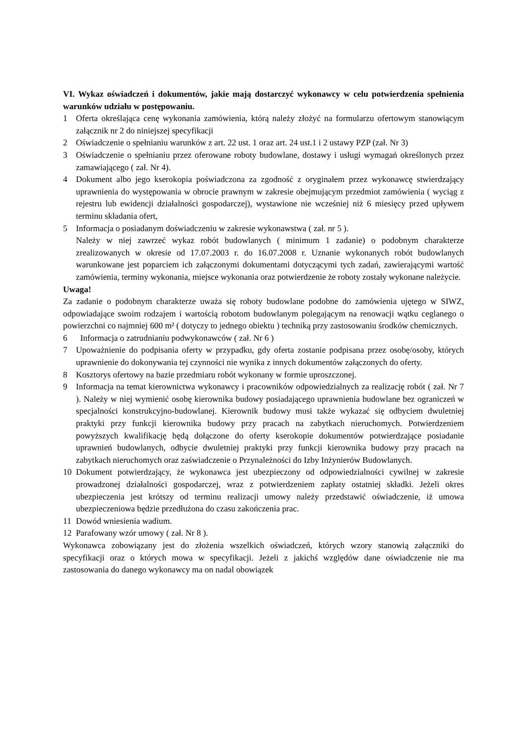VI. Wykaz oświadczeń i dokumentów, jakie mają dostarczyć wykonawcy w celu potwierdzenia spełnienia warunków udziału w postępowaniu.
1 Oferta określająca cenę wykonania zamówienia, którą należy złożyć na formularzu ofertowym stanowiącym załącznik nr 2 do niniejszej specyfikacji
2 Oświadczenie o spełnianiu warunków z art. 22 ust. 1 oraz art. 24 ust.1 i 2 ustawy PZP (zał. Nr 3)
3 Oświadczenie o spełnianiu przez oferowane roboty budowlane, dostawy i usługi wymagań określonych przez zamawiającego ( zał. Nr 4).
4 Dokument albo jego kserokopia poświadczona za zgodność z oryginałem przez wykonawcę stwierdzający uprawnienia do występowania w obrocie prawnym w zakresie obejmującym przedmiot zamówienia ( wyciąg z rejestru lub ewidencji działalności gospodarczej), wystawione nie wcześniej niż 6 miesięcy przed upływem terminu składania ofert,
5 Informacja o posiadanym doświadczeniu w zakresie wykonawstwa ( zał. nr 5 ).
Należy w niej zawrzeć wykaz robót budowlanych ( minimum 1 zadanie) o podobnym charakterze zrealizowanych w okresie od 17.07.2003 r. do 16.07.2008 r. Uznanie wykonanych robót budowlanych warunkowane jest poparciem ich załączonymi dokumentami dotyczącymi tych zadań, zawierającymi wartość zamówienia, terminy wykonania, miejsce wykonania oraz potwierdzenie że roboty zostały wykonane należycie.
Uwaga!
Za zadanie o podobnym charakterze uważa się roboty budowlane podobne do zamówienia ujętego w SIWZ, odpowiadające swoim rodzajem i wartością robotom budowlanym polegającym na renowacji wątku ceglanego o powierzchni co najmniej 600 m² ( dotyczy to jednego obiektu ) techniką przy zastosowaniu środków chemicznych.
6 Informacja o zatrudnianiu podwykonawców ( zał. Nr 6 )
7 Upoważnienie do podpisania oferty w przypadku, gdy oferta zostanie podpisana przez osobę/osoby, których uprawnienie do dokonywania tej czynności nie wynika z innych dokumentów załączonych do oferty.
8 Kosztorys ofertowy na bazie przedmiaru robót wykonany w formie uproszczonej.
9 Informacja na temat kierownictwa wykonawcy i pracowników odpowiedzialnych za realizację robót ( zał. Nr 7 ). Należy w niej wymienić osobę kierownika budowy posiadającego uprawnienia budowlane bez ograniczeń w specjalności konstrukcyjno-budowlanej. Kierownik budowy musi także wykazać się odbyciem dwuletniej praktyki przy funkcji kierownika budowy przy pracach na zabytkach nieruchomych. Potwierdzeniem powyższych kwalifikację będą dołączone do oferty kserokopie dokumentów potwierdzające posiadanie uprawnień budowlanych, odbycie dwuletniej praktyki przy funkcji kierownika budowy przy pracach na zabytkach nieruchomych oraz zaświadczenie o Przynależności do Izby Inżynierów Budowlanych.
10 Dokument potwierdzający, że wykonawca jest ubezpieczony od odpowiedzialności cywilnej w zakresie prowadzonej działalności gospodarczej, wraz z potwierdzeniem zapłaty ostatniej składki. Jeżeli okres ubezpieczenia jest krótszy od terminu realizacji umowy należy przedstawić oświadczenie, iż umowa ubezpieczeniowa będzie przedłużona do czasu zakończenia prac.
11 Dowód wniesienia wadium.
12 Parafowany wzór umowy ( zał. Nr 8 ).
Wykonawca zobowiązany jest do złożenia wszelkich oświadczeń, których wzory stanowią załączniki do specyfikacji oraz o których mowa w specyfikacji. Jeżeli z jakichś względów dane oświadczenie nie ma zastosowania do danego wykonawcy ma on nadal obowiązek